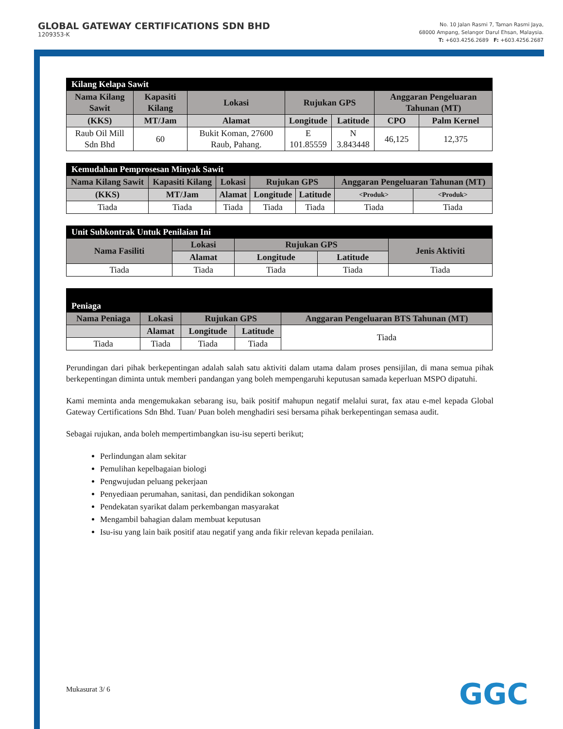GLOBAL GATEWAY CERTIFICATIONS SDN BHD
1209353-K
No. 10 Jalan Rasmi 7, Taman Rasmi Jaya,
68000 Ampang, Selangor Darul Ehsan, Malaysia.
T: +603.4256.2689 F: +603.4256.2687
| Kilang Kelapa Sawit | | | | | | |
| Nama Kilang Sawit | Kapasiti Kilang | Lokasi | Rujukan GPS | | Anggaran Pengeluaran Tahunan (MT) | |
| (KKS) | MT/Jam | Alamat | Longitude | Latitude | CPO | Palm Kernel |
| Raub Oil Mill Sdn Bhd | 60 | Bukit Koman, 27600 Raub, Pahang. | E 101.85559 | N 3.843448 | 46,125 | 12,375 |
| Kemudahan Pemprosesan Minyak Sawit | | | | | | |
| Nama Kilang Sawit | Kapasiti Kilang | Lokasi | Rujukan GPS | | Anggaran Pengeluaran Tahunan (MT) | |
| (KKS) | MT/Jam | Alamat | Longitude | Latitude | <Produk> | <Produk> |
| Tiada | Tiada | Tiada | Tiada | Tiada | Tiada | Tiada |
| Unit Subkontrak Untuk Penilaian Ini | | | | |
| Nama Fasiliti | Lokasi | Rujukan GPS | | Jenis Aktiviti |
| | Alamat | Longitude | Latitude | |
| Tiada | Tiada | Tiada | Tiada | Tiada |
| Peniaga | | | | |
| Nama Peniaga | Lokasi | Rujukan GPS | | Anggaran Pengeluaran BTS Tahunan (MT) |
| | Alamat | Longitude | Latitude | Tiada |
| Tiada | Tiada | Tiada | Tiada | |
Perundingan dari pihak berkepentingan adalah salah satu aktiviti dalam utama dalam proses pensijilan, di mana semua pihak berkepentingan diminta untuk memberi pandangan yang boleh mempengaruhi keputusan samada keperluan MSPO dipatuhi.
Kami meminta anda mengemukakan sebarang isu, baik positif mahupun negatif melalui surat, fax atau e-mel kepada Global Gateway Certifications Sdn Bhd. Tuan/ Puan boleh menghadiri sesi bersama pihak berkepentingan semasa audit.
Sebagai rujukan, anda boleh mempertimbangkan isu-isu seperti berikut;
Perlindungan alam sekitar
Pemulihan kepelbagaian biologi
Pengwujudan peluang pekerjaan
Penyediaan perumahan, sanitasi, dan pendidikan sokongan
Pendekatan syarikat dalam perkembangan masyarakat
Mengambil bahagian dalam membuat keputusan
Isu-isu yang lain baik positif atau negatif yang anda fikir relevan kepada penilaian.
Mukasurat 3/ 6 GGC